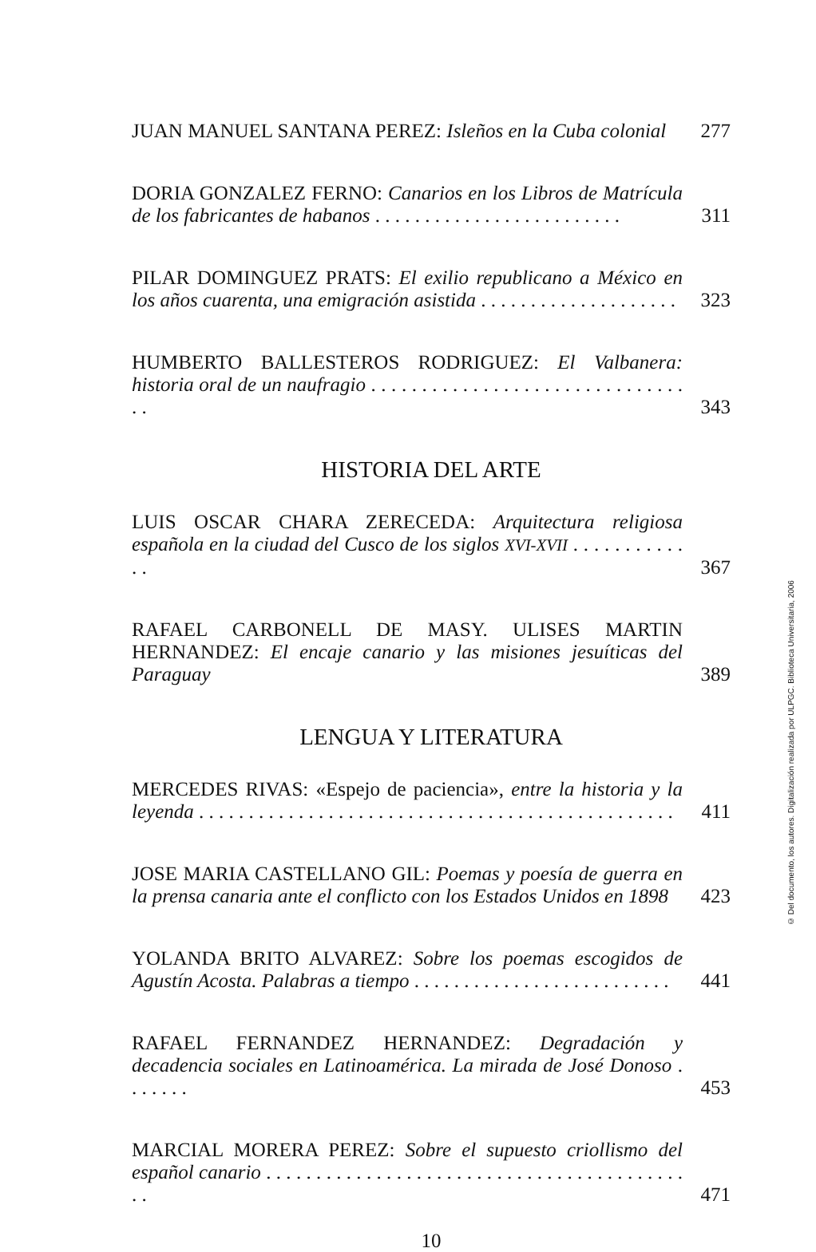JUAN MANUEL SANTANA PEREZ: Isleños en la Cuba colonial
277
DORIA GONZALEZ FERNO: Canarios en los Libros de Matrícula de los fabricantes de habanos . . . . . . . . . . . . . . . . . . . . . . . . .
311
PILAR DOMINGUEZ PRATS: El exilio republicano a México en los años cuarenta, una emigración asistida . . . . . . . . . . . . . . . . . . . .
323
HUMBERTO BALLESTEROS RODRIGUEZ: El Valbanera: historia oral de un naufragio . . . . . . . . . . . . . . . . . . . . . . . . . . . . . . . . .
343
HISTORIA DEL ARTE
LUIS OSCAR CHARA ZERECEDA: Arquitectura religiosa española en la ciudad del Cusco de los siglos XVI-XVII . . . . . . . . . . . . .
367
RAFAEL CARBONELL DE MASY. ULISES MARTIN HERNANDEZ: El encaje canario y las misiones jesuíticas del Paraguay
389
LENGUA Y LITERATURA
MERCEDES RIVAS: «Espejo de paciencia», entre la historia y la leyenda . . . . . . . . . . . . . . . . . . . . . . . . . . . . . . . . . . . . . . . . . . . . . . . .
411
JOSE MARIA CASTELLANO GIL: Poemas y poesía de guerra en la prensa canaria ante el conflicto con los Estados Unidos en 1898
423
YOLANDA BRITO ALVAREZ: Sobre los poemas escogidos de Agustín Acosta. Palabras a tiempo . . . . . . . . . . . . . . . . . . . . . . . . . .
441
RAFAEL FERNANDEZ HERNANDEZ: Degradación y decadencia sociales en Latinoamérica. La mirada de José Donoso . . . . . . .
453
MARCIAL MORERA PEREZ: Sobre el supuesto criollismo del español canario . . . . . . . . . . . . . . . . . . . . . . . . . . . . . . . . . . . . . . . . . . . .
471
10
© Del documento, los autores. Digitalización realizada por ULPGC. Biblioteca Universitaria, 2006